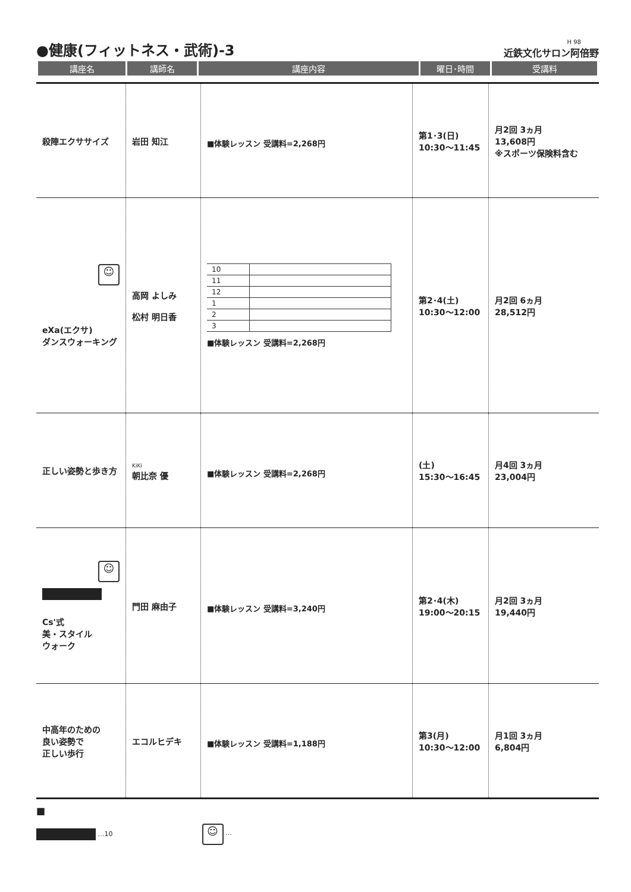●健康(フィットネス・武術)-3
H 98
近鉄文化サロン阿倍野
| 講座名 | 講師名 | 講座内容 | 曜日･時間 | 受講料 |
| --- | --- | --- | --- | --- |
| 殺陣エクササイズ | 岩田 知江 | ■体験レッスン 受講料=2,268円 | 第1･3(日) 10:30〜11:45 | 月2回 3ヵ月 13,608円 ※スポーツ保険料含む |
| ☺ eXa(エクサ) ダンスウォーキング | 高岡 よしみ 松村 明日香 | / 10 / / / 11 / / / 12 / / / 1 / / / 2 / / / 3 / / ■体験レッスン 受講料=2,268円 | 第2･4(土) 10:30〜12:00 | 月2回 6ヵ月 28,512円 |
| 正しい姿勢と歩き方 | KiKi 朝比奈 優 | ■体験レッスン 受講料=2,268円 | (土) 15:30〜16:45 | 月4回 3ヵ月 23,004円 |
| ☺ Cs'式 美・スタイル ウォーク | 門田 麻由子 | ■体験レッスン 受講料=3,240円 | 第2･4(木) 19:00〜20:15 | 月2回 3ヵ月 19,440円 |
| 中高年のための 良い姿勢で 正しい歩行 | エコルヒデキ | ■体験レッスン 受講料=1,188円 | 第3(月) 10:30〜12:00 | 月1回 3ヵ月 6,804円 |
■
…10 ☺ …